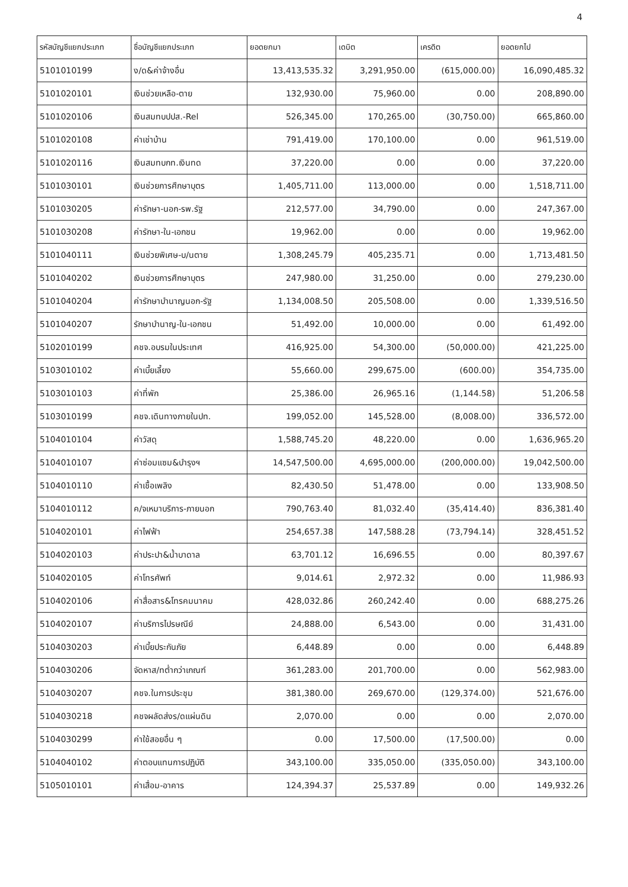4
| รหัสบัญชีแยกประเภท | ชื่อบัญชีแยกประเภท | ยอดยกมา | เดบิต | เครดิต | ยอดยกไป |
| --- | --- | --- | --- | --- | --- |
| 5101010199 | ง/ด&ค่าจ้างอื่น | 13,413,535.32 | 3,291,950.00 | (615,000.00) | 16,090,485.32 |
| 5101020101 | เงินช่วยเหลือ-ตาย | 132,930.00 | 75,960.00 | 0.00 | 208,890.00 |
| 5101020106 | เงินสมทบปปส.-Rel | 526,345.00 | 170,265.00 | (30,750.00) | 665,860.00 |
| 5101020108 | ค่าเช่าบ้าน | 791,419.00 | 170,100.00 | 0.00 | 961,519.00 |
| 5101020116 | เงินสมทบกท.เงินทด | 37,220.00 | 0.00 | 0.00 | 37,220.00 |
| 5101030101 | เงินช่วยการศึกษาบุตร | 1,405,711.00 | 113,000.00 | 0.00 | 1,518,711.00 |
| 5101030205 | ค่ารักษา-นอก-รพ.รัฐ | 212,577.00 | 34,790.00 | 0.00 | 247,367.00 |
| 5101030208 | ค่ารักษา-ใน-เอกชน | 19,962.00 | 0.00 | 0.00 | 19,962.00 |
| 5101040111 | เงินช่วยพิเศษ-บ/นตาย | 1,308,245.79 | 405,235.71 | 0.00 | 1,713,481.50 |
| 5101040202 | เงินช่วยการศึกษาบุตร | 247,980.00 | 31,250.00 | 0.00 | 279,230.00 |
| 5101040204 | ค่ารักษาบำนาญนอก-รัฐ | 1,134,008.50 | 205,508.00 | 0.00 | 1,339,516.50 |
| 5101040207 | รักษาบำนาญ-ใน-เอกชน | 51,492.00 | 10,000.00 | 0.00 | 61,492.00 |
| 5102010199 | คชจ.อบรมในประเทศ | 416,925.00 | 54,300.00 | (50,000.00) | 421,225.00 |
| 5103010102 | ค่าเบี้ยเลี้ยง | 55,660.00 | 299,675.00 | (600.00) | 354,735.00 |
| 5103010103 | ค่าที่พัก | 25,386.00 | 26,965.16 | (1,144.58) | 51,206.58 |
| 5103010199 | คชจ.เดินทางภายในปท. | 199,052.00 | 145,528.00 | (8,008.00) | 336,572.00 |
| 5104010104 | ค่าวัสดุ | 1,588,745.20 | 48,220.00 | 0.00 | 1,636,965.20 |
| 5104010107 | ค่าซ่อมแซม&บำรุงฯ | 14,547,500.00 | 4,695,000.00 | (200,000.00) | 19,042,500.00 |
| 5104010110 | ค่าเชื้อเพลิง | 82,430.50 | 51,478.00 | 0.00 | 133,908.50 |
| 5104010112 | ค/จเหมาบริการ-ภายนอก | 790,763.40 | 81,032.40 | (35,414.40) | 836,381.40 |
| 5104020101 | ค่าไฟฟ้า | 254,657.38 | 147,588.28 | (73,794.14) | 328,451.52 |
| 5104020103 | ค่าประปา&น้ำบาดาล | 63,701.12 | 16,696.55 | 0.00 | 80,397.67 |
| 5104020105 | ค่าโทรศัพท์ | 9,014.61 | 2,972.32 | 0.00 | 11,986.93 |
| 5104020106 | ค่าสื่อสาร&โทรคมนาคม | 428,032.86 | 260,242.40 | 0.00 | 688,275.26 |
| 5104020107 | ค่าบริการไปรษณีย์ | 24,888.00 | 6,543.00 | 0.00 | 31,431.00 |
| 5104030203 | ค่าเบี้ยประกันภัย | 6,448.89 | 0.00 | 0.00 | 6,448.89 |
| 5104030206 | จัดหาส/ทต่ำกว่าเกณฑ์ | 361,283.00 | 201,700.00 | 0.00 | 562,983.00 |
| 5104030207 | คชจ.ในการประชุม | 381,380.00 | 269,670.00 | (129,374.00) | 521,676.00 |
| 5104030218 | คชจผลัดส่งร/ดแผ่นดิน | 2,070.00 | 0.00 | 0.00 | 2,070.00 |
| 5104030299 | ค่าใช้สอยอื่น ๆ | 0.00 | 17,500.00 | (17,500.00) | 0.00 |
| 5104040102 | ค่าตอบแทนการปฏิบัติ | 343,100.00 | 335,050.00 | (335,050.00) | 343,100.00 |
| 5105010101 | ค่าเสื่อม-อาคาร | 124,394.37 | 25,537.89 | 0.00 | 149,932.26 |